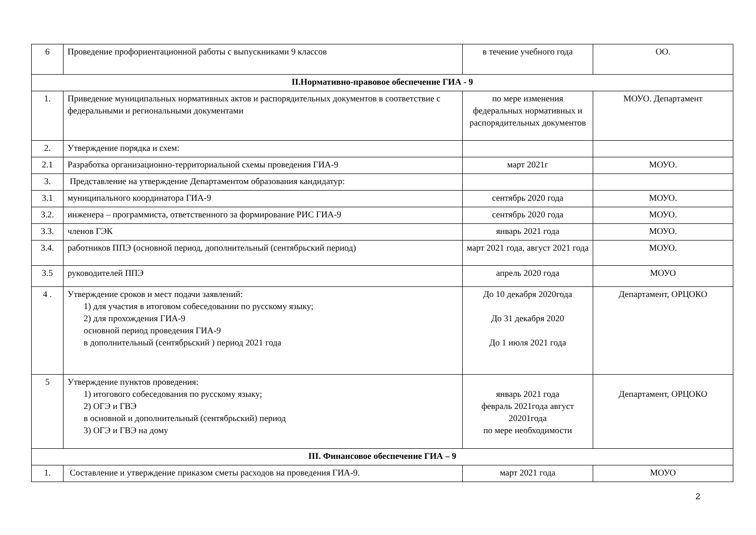| 6 | Проведение профориентационной работы с выпускниками 9 классов | в течение учебного года | ОО. |
| II.Нормативно-правовое обеспечение ГИА - 9 | | | |
| 1. | Приведение муниципальных нормативных актов и распорядительных документов в соответствие с федеральными и региональными документами | по мере изменения федеральных нормативных и распорядительных документов | МОУО. Департамент |
| 2. | Утверждение порядка и схем: | | |
| 2.1 | Разработка организационно-территориальной схемы проведения ГИА-9 | март 2021г | МОУО. |
| 3. | Представление на утверждение Департаментом образования кандидатур: | | |
| 3.1 | муниципального координатора ГИА-9 | сентябрь 2020 года | МОУО. |
| 3.2. | инженера – программиста, ответственного за формирование РИС ГИА-9 | сентябрь 2020 года | МОУО. |
| 3.3. | членов ГЭК | январь 2021 года | МОУО. |
| 3.4. | работников ППЭ (основной период, дополнительный (сентябрьский период) | март 2021 года, август 2021 года | МОУО. |
| 3.5 | руководителей ППЭ | апрель 2020 года | МОУО |
| 4 . | Утверждение сроков и мест подачи заявлений: 1) для участия в итоговом собеседовании по русскому языку; 2) для прохождения ГИА-9 основной период проведения ГИА-9 в дополнительный (сентябрьский ) период 2021 года | До 10 декабря 2020года До 31 декабря 2020 До 1 июля 2021 года | Департамент, ОРЦОКО |
| 5 | Утверждение пунктов проведения: 1) итогового собеседования по русскому языку; 2) ОГЭ и ГВЭ в основной и дополнительный (сентябрьский) период 3) ОГЭ и ГВЭ на дому | январь 2021 года февраль 2021года август 20201года по мере необходимости | Департамент, ОРЦОКО |
| III. Финансовое обеспечение ГИА – 9 | | | |
| 1. | Составление и утверждение приказом сметы расходов на проведения ГИА-9. | март 2021 года | МОУО |
2